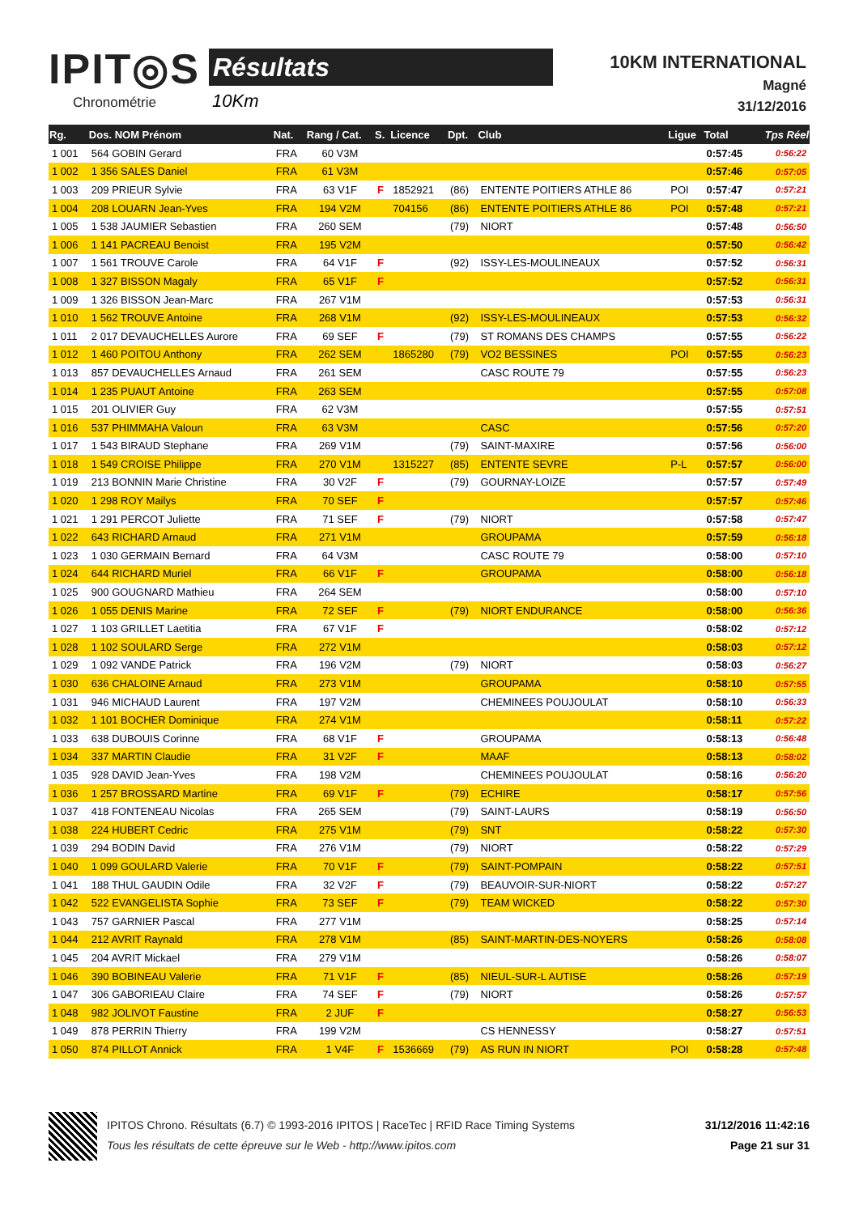IPIT◎S
Chronométrie
Résultats
10Km
10KM INTERNATIONAL
Magné
31/12/2016
| Rg. | Dos. NOM Prénom | Nat. | Rang / Cat. | S. | Licence | Dpt. | Club | Ligue | Total | Tps Réel |
| --- | --- | --- | --- | --- | --- | --- | --- | --- | --- | --- |
| 1 001 | 564 GOBIN Gerard | FRA | 60 V3M | | | | | | 0:57:45 | 0:56:22 |
| 1 002 | 1 356 SALES Daniel | FRA | 61 V3M | | | | | | 0:57:46 | 0:57:05 |
| 1 003 | 209 PRIEUR Sylvie | FRA | 63 V1F | F | 1852921 | (86) | ENTENTE POITIERS ATHLE 86 | POI | 0:57:47 | 0:57:21 |
| 1 004 | 208 LOUARN Jean-Yves | FRA | 194 V2M | | 704156 | (86) | ENTENTE POITIERS ATHLE 86 | POI | 0:57:48 | 0:57:21 |
| 1 005 | 1 538 JAUMIER Sebastien | FRA | 260 SEM | | | (79) | NIORT | | 0:57:48 | 0:56:50 |
| 1 006 | 1 141 PACREAU Benoist | FRA | 195 V2M | | | | | | 0:57:50 | 0:56:42 |
| 1 007 | 1 561 TROUVE Carole | FRA | 64 V1F | F | | (92) | ISSY-LES-MOULINEAUX | | 0:57:52 | 0:56:31 |
| 1 008 | 1 327 BISSON Magaly | FRA | 65 V1F | F | | | | | 0:57:52 | 0:56:31 |
| 1 009 | 1 326 BISSON Jean-Marc | FRA | 267 V1M | | | | | | 0:57:53 | 0:56:31 |
| 1 010 | 1 562 TROUVE Antoine | FRA | 268 V1M | | | (92) | ISSY-LES-MOULINEAUX | | 0:57:53 | 0:56:32 |
| 1 011 | 2 017 DEVAUCHELLES Aurore | FRA | 69 SEF | F | | (79) | ST ROMANS DES CHAMPS | | 0:57:55 | 0:56:22 |
| 1 012 | 1 460 POITOU Anthony | FRA | 262 SEM | | 1865280 | (79) | VO2 BESSINES | POI | 0:57:55 | 0:56:23 |
| 1 013 | 857 DEVAUCHELLES Arnaud | FRA | 261 SEM | | | | CASC ROUTE 79 | | 0:57:55 | 0:56:23 |
| 1 014 | 1 235 PUAUT Antoine | FRA | 263 SEM | | | | | | 0:57:55 | 0:57:08 |
| 1 015 | 201 OLIVIER Guy | FRA | 62 V3M | | | | | | 0:57:55 | 0:57:51 |
| 1 016 | 537 PHIMMAHA Valoun | FRA | 63 V3M | | | | CASC | | 0:57:56 | 0:57:20 |
| 1 017 | 1 543 BIRAUD Stephane | FRA | 269 V1M | | | (79) | SAINT-MAXIRE | | 0:57:56 | 0:56:00 |
| 1 018 | 1 549 CROISE Philippe | FRA | 270 V1M | | 1315227 | (85) | ENTENTE SEVRE | P-L | 0:57:57 | 0:56:00 |
| 1 019 | 213 BONNIN Marie Christine | FRA | 30 V2F | F | | (79) | GOURNAY-LOIZE | | 0:57:57 | 0:57:49 |
| 1 020 | 1 298 ROY Mailys | FRA | 70 SEF | F | | | | | 0:57:57 | 0:57:46 |
| 1 021 | 1 291 PERCOT Juliette | FRA | 71 SEF | F | | (79) | NIORT | | 0:57:58 | 0:57:47 |
| 1 022 | 643 RICHARD Arnaud | FRA | 271 V1M | | | | GROUPAMA | | 0:57:59 | 0:56:18 |
| 1 023 | 1 030 GERMAIN Bernard | FRA | 64 V3M | | | | CASC ROUTE 79 | | 0:58:00 | 0:57:10 |
| 1 024 | 644 RICHARD Muriel | FRA | 66 V1F | F | | | GROUPAMA | | 0:58:00 | 0:56:18 |
| 1 025 | 900 GOUGNARD Mathieu | FRA | 264 SEM | | | | | | 0:58:00 | 0:57:10 |
| 1 026 | 1 055 DENIS Marine | FRA | 72 SEF | F | | (79) | NIORT ENDURANCE | | 0:58:00 | 0:56:36 |
| 1 027 | 1 103 GRILLET Laetitia | FRA | 67 V1F | F | | | | | 0:58:02 | 0:57:12 |
| 1 028 | 1 102 SOULARD Serge | FRA | 272 V1M | | | | | | 0:58:03 | 0:57:12 |
| 1 029 | 1 092 VANDE Patrick | FRA | 196 V2M | | | (79) | NIORT | | 0:58:03 | 0:56:27 |
| 1 030 | 636 CHALOINE Arnaud | FRA | 273 V1M | | | | GROUPAMA | | 0:58:10 | 0:57:55 |
| 1 031 | 946 MICHAUD Laurent | FRA | 197 V2M | | | | CHEMINEES POUJOULAT | | 0:58:10 | 0:56:33 |
| 1 032 | 1 101 BOCHER Dominique | FRA | 274 V1M | | | | | | 0:58:11 | 0:57:22 |
| 1 033 | 638 DUBOUIS Corinne | FRA | 68 V1F | F | | | GROUPAMA | | 0:58:13 | 0:56:48 |
| 1 034 | 337 MARTIN Claudie | FRA | 31 V2F | F | | | MAAF | | 0:58:13 | 0:58:02 |
| 1 035 | 928 DAVID Jean-Yves | FRA | 198 V2M | | | | CHEMINEES POUJOULAT | | 0:58:16 | 0:56:20 |
| 1 036 | 1 257 BROSSARD Martine | FRA | 69 V1F | F | | (79) | ECHIRE | | 0:58:17 | 0:57:56 |
| 1 037 | 418 FONTENEAU Nicolas | FRA | 265 SEM | | | (79) | SAINT-LAURS | | 0:58:19 | 0:56:50 |
| 1 038 | 224 HUBERT Cedric | FRA | 275 V1M | | | (79) | SNT | | 0:58:22 | 0:57:30 |
| 1 039 | 294 BODIN David | FRA | 276 V1M | | | (79) | NIORT | | 0:58:22 | 0:57:29 |
| 1 040 | 1 099 GOULARD Valerie | FRA | 70 V1F | F | | (79) | SAINT-POMPAIN | | 0:58:22 | 0:57:51 |
| 1 041 | 188 THUL GAUDIN Odile | FRA | 32 V2F | F | | (79) | BEAUVOIR-SUR-NIORT | | 0:58:22 | 0:57:27 |
| 1 042 | 522 EVANGELISTA Sophie | FRA | 73 SEF | F | | (79) | TEAM WICKED | | 0:58:22 | 0:57:30 |
| 1 043 | 757 GARNIER Pascal | FRA | 277 V1M | | | | | | 0:58:25 | 0:57:14 |
| 1 044 | 212 AVRIT Raynald | FRA | 278 V1M | | | (85) | SAINT-MARTIN-DES-NOYERS | | 0:58:26 | 0:58:08 |
| 1 045 | 204 AVRIT Mickael | FRA | 279 V1M | | | | | | 0:58:26 | 0:58:07 |
| 1 046 | 390 BOBINEAU Valerie | FRA | 71 V1F | F | | (85) | NIEUL-SUR-L AUTISE | | 0:58:26 | 0:57:19 |
| 1 047 | 306 GABORIEAU Claire | FRA | 74 SEF | F | | (79) | NIORT | | 0:58:26 | 0:57:57 |
| 1 048 | 982 JOLIVOT Faustine | FRA | 2 JUF | F | | | | | 0:58:27 | 0:56:53 |
| 1 049 | 878 PERRIN Thierry | FRA | 199 V2M | | | | CS HENNESSY | | 0:58:27 | 0:57:51 |
| 1 050 | 874 PILLOT Annick | FRA | 1 V4F | F | 1536669 | (79) | AS RUN IN NIORT | POI | 0:58:28 | 0:57:48 |
IPITOS Chrono. Résultats (6.7) © 1993-2016 IPITOS | RaceTec | RFID Race Timing Systems
Tous les résultats de cette épreuve sur le Web - http://www.ipitos.com
31/12/2016 11:42:16
Page 21 sur 31